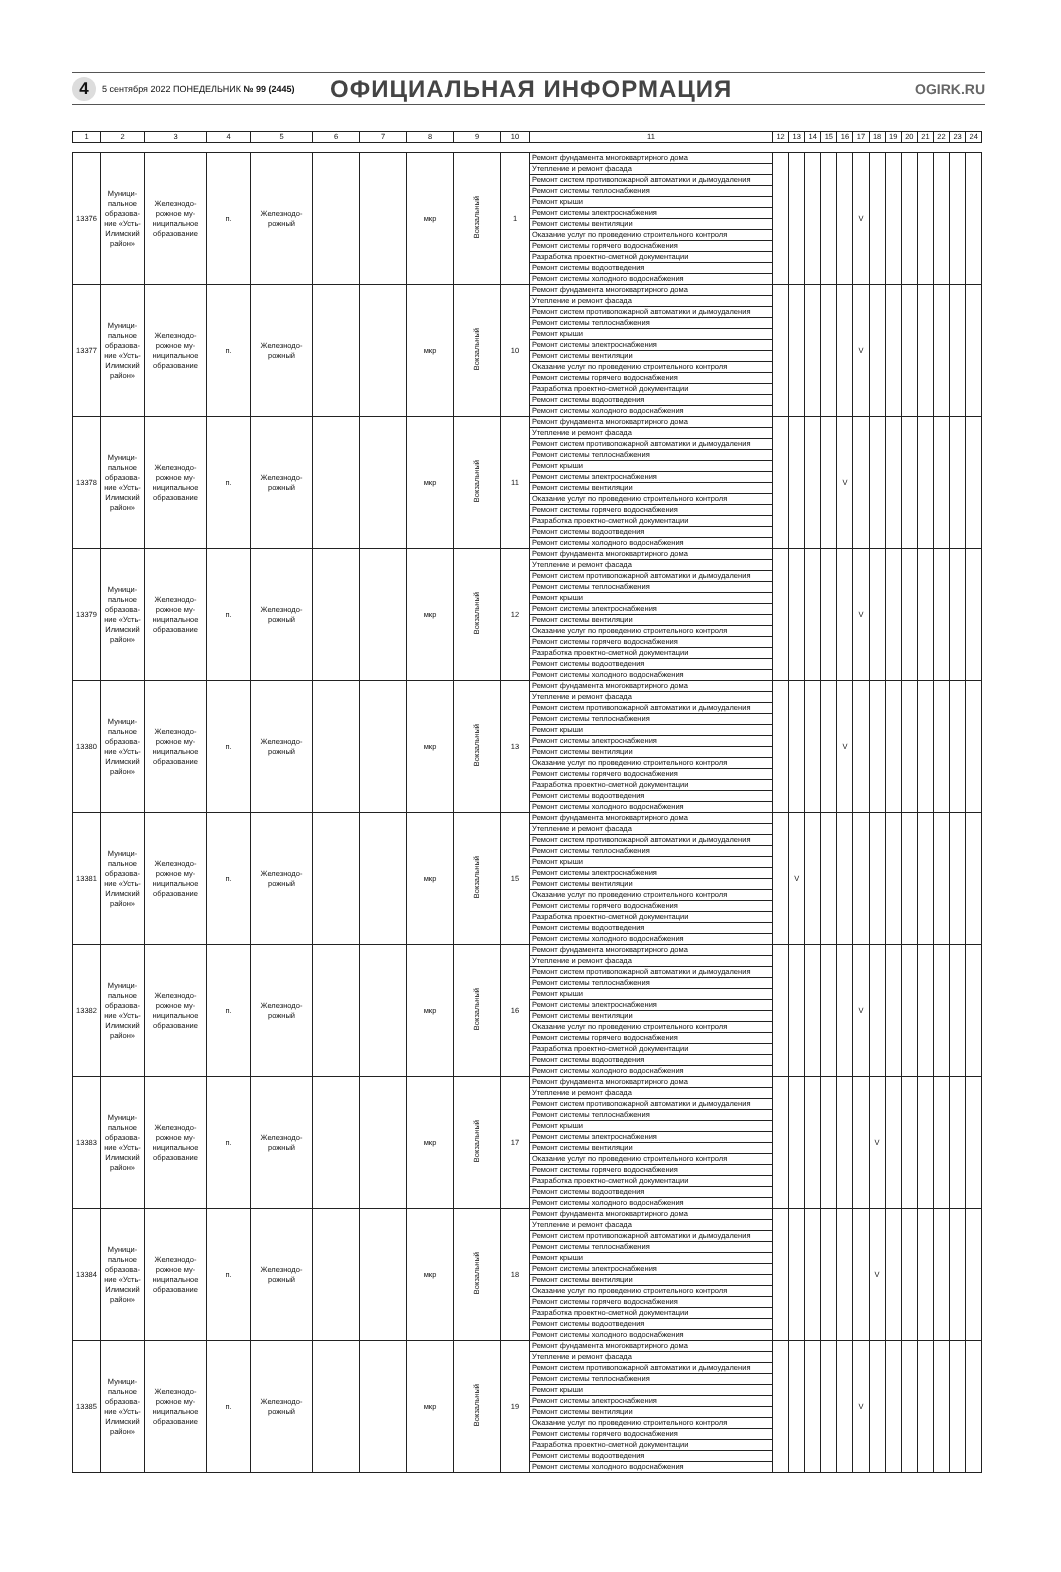4
5 сентября 2022 ПОНЕДЕЛЬНИК № 99 (2445)
ОФИЦИАЛЬНАЯ ИНФОРМАЦИЯ
OGIRK.RU
| 1 | 2 | 3 | 4 | 5 | 6 | 7 | 8 | 9 | 10 | 11 | 12 | 13 | 14 | 15 | 16 | 17 | 18 | 19 | 20 | 21 | 22 | 23 | 24 |
| --- | --- | --- | --- | --- | --- | --- | --- | --- | --- | --- | --- | --- | --- | --- | --- | --- | --- | --- | --- | --- | --- | --- | --- |
| 13376 | Муници- пальное образова- ние «Усть- Илимский район» | Железнодо- рожное му- ниципальное образование | п. | Железнодо- рожный | | | мкр | Вокзальный | 1 | Ремонт фундамента многоквартирного дома | | | | | | V | | | | | | | |
| | | | | | | | | | | Утепление и ремонт фасада | | | | | | | | | | | | | |
| | | | | | | | | | | Ремонт систем противопожарной автоматики и дымоудаления | | | | | | | | | | | | | |
| | | | | | | | | | | Ремонт системы теплоснабжения | | | | | | | | | | | | | |
| | | | | | | | | | | Ремонт крыши | | | | | | | | | | | | | |
| | | | | | | | | | | Ремонт системы электроснабжения | | | | | | | | | | | | | |
| | | | | | | | | | | Ремонт системы вентиляции | | | | | | | | | | | | | |
| | | | | | | | | | | Оказание услуг по проведению строительного контроля | | | | | | | | | | | | | |
| | | | | | | | | | | Ремонт системы горячего водоснабжения | | | | | | | | | | | | | |
| | | | | | | | | | | Разработка проектно-сметной документации | | | | | | | | | | | | | |
| | | | | | | | | | | Ремонт системы водоотведения | | | | | | | | | | | | | |
| | | | | | | | | | | Ремонт системы холодного водоснабжения | | | | | | | | | | | | | |
| 13377 | Муници- пальное образова- ние «Усть- Илимский район» | Железнодо- рожное му- ниципальное образование | п. | Железнодо- рожный | | | мкр | Вокзальный | 10 | Ремонт фундамента многоквартирного дома | | | | | | V | | | | | | | |
| | | | | | | | | | | Утепление и ремонт фасада | | | | | | | | | | | | | |
| | | | | | | | | | | Ремонт систем противопожарной автоматики и дымоудаления | | | | | | | | | | | | | |
| | | | | | | | | | | Ремонт системы теплоснабжения | | | | | | | | | | | | | |
| | | | | | | | | | | Ремонт крыши | | | | | | | | | | | | | |
| | | | | | | | | | | Ремонт системы электроснабжения | | | | | | | | | | | | | |
| | | | | | | | | | | Ремонт системы вентиляции | | | | | | | | | | | | | |
| | | | | | | | | | | Оказание услуг по проведению строительного контроля | | | | | | | | | | | | | |
| | | | | | | | | | | Ремонт системы горячего водоснабжения | | | | | | | | | | | | | |
| | | | | | | | | | | Разработка проектно-сметной документации | | | | | | | | | | | | | |
| | | | | | | | | | | Ремонт системы водоотведения | | | | | | | | | | | | | |
| | | | | | | | | | | Ремонт системы холодного водоснабжения | | | | | | | | | | | | | |
| 13378 | Муници- пальное образова- ние «Усть- Илимский район» | Железнодо- рожное му- ниципальное образование | п. | Железнодо- рожный | | | мкр | Вокзальный | 11 | Ремонт фундамента многоквартирного дома | | | | | V | | | | | | | | |
| | | | | | | | | | | Утепление и ремонт фасада | | | | | | | | | | | | | |
| | | | | | | | | | | Ремонт систем противопожарной автоматики и дымоудаления | | | | | | | | | | | | | |
| | | | | | | | | | | Ремонт системы теплоснабжения | | | | | | | | | | | | | |
| | | | | | | | | | | Ремонт крыши | | | | | | | | | | | | | |
| | | | | | | | | | | Ремонт системы электроснабжения | | | | | | | | | | | | | |
| | | | | | | | | | | Ремонт системы вентиляции | | | | | | | | | | | | | |
| | | | | | | | | | | Оказание услуг по проведению строительного контроля | | | | | | | | | | | | | |
| | | | | | | | | | | Ремонт системы горячего водоснабжения | | | | | | | | | | | | | |
| | | | | | | | | | | Разработка проектно-сметной документации | | | | | | | | | | | | | |
| | | | | | | | | | | Ремонт системы водоотведения | | | | | | | | | | | | | |
| | | | | | | | | | | Ремонт системы холодного водоснабжения | | | | | | | | | | | | | |
| 13379 | Муници- пальное образова- ние «Усть- Илимский район» | Железнодо- рожное му- ниципальное образование | п. | Железнодо- рожный | | | мкр | Вокзальный | 12 | Ремонт фундамента многоквартирного дома | | | | | | V | | | | | | | |
| | | | | | | | | | | Утепление и ремонт фасада | | | | | | | | | | | | | |
| | | | | | | | | | | Ремонт систем противопожарной автоматики и дымоудаления | | | | | | | | | | | | | |
| | | | | | | | | | | Ремонт системы теплоснабжения | | | | | | | | | | | | | |
| | | | | | | | | | | Ремонт крыши | | | | | | | | | | | | | |
| | | | | | | | | | | Ремонт системы электроснабжения | | | | | | | | | | | | | |
| | | | | | | | | | | Ремонт системы вентиляции | | | | | | | | | | | | | |
| | | | | | | | | | | Оказание услуг по проведению строительного контроля | | | | | | | | | | | | | |
| | | | | | | | | | | Ремонт системы горячего водоснабжения | | | | | | | | | | | | | |
| | | | | | | | | | | Разработка проектно-сметной документации | | | | | | | | | | | | | |
| | | | | | | | | | | Ремонт системы водоотведения | | | | | | | | | | | | | |
| | | | | | | | | | | Ремонт системы холодного водоснабжения | | | | | | | | | | | | | |
| 13380 | Муници- пальное образова- ние «Усть- Илимский район» | Железнодо- рожное му- ниципальное образование | п. | Железнодо- рожный | | | мкр | Вокзальный | 13 | Ремонт фундамента многоквартирного дома | | | | | V | | | | | | | | |
| | | | | | | | | | | Утепление и ремонт фасада | | | | | | | | | | | | | |
| | | | | | | | | | | Ремонт систем противопожарной автоматики и дымоудаления | | | | | | | | | | | | | |
| | | | | | | | | | | Ремонт системы теплоснабжения | | | | | | | | | | | | | |
| | | | | | | | | | | Ремонт крыши | | | | | | | | | | | | | |
| | | | | | | | | | | Ремонт системы электроснабжения | | | | | | | | | | | | | |
| | | | | | | | | | | Ремонт системы вентиляции | | | | | | | | | | | | | |
| | | | | | | | | | | Оказание услуг по проведению строительного контроля | | | | | | | | | | | | | |
| | | | | | | | | | | Ремонт системы горячего водоснабжения | | | | | | | | | | | | | |
| | | | | | | | | | | Разработка проектно-сметной документации | | | | | | | | | | | | | |
| | | | | | | | | | | Ремонт системы водоотведения | | | | | | | | | | | | | |
| | | | | | | | | | | Ремонт системы холодного водоснабжения | | | | | | | | | | | | | |
| 13381 | Муници- пальное образова- ние «Усть- Илимский район» | Железнодо- рожное му- ниципальное образование | п. | Железнодо- рожный | | | мкр | Вокзальный | 15 | Ремонт фундамента многоквартирного дома | | V | | | | | | | | | | | |
| | | | | | | | | | | Утепление и ремонт фасада | | | | | | | | | | | | | |
| | | | | | | | | | | Ремонт систем противопожарной автоматики и дымоудаления | | | | | | | | | | | | | |
| | | | | | | | | | | Ремонт системы теплоснабжения | | | | | | | | | | | | | |
| | | | | | | | | | | Ремонт крыши | | | | | | | | | | | | | |
| | | | | | | | | | | Ремонт системы электроснабжения | | | | | | | | | | | | | |
| | | | | | | | | | | Ремонт системы вентиляции | | | | | | | | | | | | | |
| | | | | | | | | | | Оказание услуг по проведению строительного контроля | | | | | | | | | | | | | |
| | | | | | | | | | | Ремонт системы горячего водоснабжения | | | | | | | | | | | | | |
| | | | | | | | | | | Разработка проектно-сметной документации | | | | | | | | | | | | | |
| | | | | | | | | | | Ремонт системы водоотведения | | | | | | | | | | | | | |
| | | | | | | | | | | Ремонт системы холодного водоснабжения | | | | | | | | | | | | | |
| 13382 | Муници- пальное образова- ние «Усть- Илимский район» | Железнодо- рожное му- ниципальное образование | п. | Железнодо- рожный | | | мкр | Вокзальный | 16 | Ремонт фундамента многоквартирного дома | | | | | | V | | | | | | | |
| | | | | | | | | | | Утепление и ремонт фасада | | | | | | | | | | | | | |
| | | | | | | | | | | Ремонт систем противопожарной автоматики и дымоудаления | | | | | | | | | | | | | |
| | | | | | | | | | | Ремонт системы теплоснабжения | | | | | | | | | | | | | |
| | | | | | | | | | | Ремонт крыши | | | | | | | | | | | | | |
| | | | | | | | | | | Ремонт системы электроснабжения | | | | | | | | | | | | | |
| | | | | | | | | | | Ремонт системы вентиляции | | | | | | | | | | | | | |
| | | | | | | | | | | Оказание услуг по проведению строительного контроля | | | | | | | | | | | | | |
| | | | | | | | | | | Ремонт системы горячего водоснабжения | | | | | | | | | | | | | |
| | | | | | | | | | | Разработка проектно-сметной документации | | | | | | | | | | | | | |
| | | | | | | | | | | Ремонт системы водоотведения | | | | | | | | | | | | | |
| | | | | | | | | | | Ремонт системы холодного водоснабжения | | | | | | | | | | | | | |
| 13383 | Муници- пальное образова- ние «Усть- Илимский район» | Железнодо- рожное му- ниципальное образование | п. | Железнодо- рожный | | | мкр | Вокзальный | 17 | Ремонт фундамента многоквартирного дома | | | | | | | V | | | | | | |
| | | | | | | | | | | Утепление и ремонт фасада | | | | | | | | | | | | | |
| | | | | | | | | | | Ремонт систем противопожарной автоматики и дымоудаления | | | | | | | | | | | | | |
| | | | | | | | | | | Ремонт системы теплоснабжения | | | | | | | | | | | | | |
| | | | | | | | | | | Ремонт крыши | | | | | | | | | | | | | |
| | | | | | | | | | | Ремонт системы электроснабжения | | | | | | | | | | | | | |
| | | | | | | | | | | Ремонт системы вентиляции | | | | | | | | | | | | | |
| | | | | | | | | | | Оказание услуг по проведению строительного контроля | | | | | | | | | | | | | |
| | | | | | | | | | | Ремонт системы горячего водоснабжения | | | | | | | | | | | | | |
| | | | | | | | | | | Разработка проектно-сметной документации | | | | | | | | | | | | | |
| | | | | | | | | | | Ремонт системы водоотведения | | | | | | | | | | | | | |
| | | | | | | | | | | Ремонт системы холодного водоснабжения | | | | | | | | | | | | | |
| 13384 | Муници- пальное образова- ние «Усть- Илимский район» | Железнодо- рожное му- ниципальное образование | п. | Железнодо- рожный | | | мкр | Вокзальный | 18 | Ремонт фундамента многоквартирного дома | | | | | | | V | | | | | | |
| | | | | | | | | | | Утепление и ремонт фасада | | | | | | | | | | | | | |
| | | | | | | | | | | Ремонт систем противопожарной автоматики и дымоудаления | | | | | | | | | | | | | |
| | | | | | | | | | | Ремонт системы теплоснабжения | | | | | | | | | | | | | |
| | | | | | | | | | | Ремонт крыши | | | | | | | | | | | | | |
| | | | | | | | | | | Ремонт системы электроснабжения | | | | | | | | | | | | | |
| | | | | | | | | | | Ремонт системы вентиляции | | | | | | | | | | | | | |
| | | | | | | | | | | Оказание услуг по проведению строительного контроля | | | | | | | | | | | | | |
| | | | | | | | | | | Ремонт системы горячего водоснабжения | | | | | | | | | | | | | |
| | | | | | | | | | | Разработка проектно-сметной документации | | | | | | | | | | | | | |
| | | | | | | | | | | Ремонт системы водоотведения | | | | | | | | | | | | | |
| | | | | | | | | | | Ремонт системы холодного водоснабжения | | | | | | | | | | | | | |
| 13385 | Муници- пальное образова- ние «Усть- Илимский район» | Железнодо- рожное му- ниципальное образование | п. | Железнодо- рожный | | | мкр | Вокзальный | 19 | Ремонт фундамента многоквартирного дома | | | | | | V | | | | | | | |
| | | | | | | | | | | Утепление и ремонт фасада | | | | | | | | | | | | | |
| | | | | | | | | | | Ремонт систем противопожарной автоматики и дымоудаления | | | | | | | | | | | | | |
| | | | | | | | | | | Ремонт системы теплоснабжения | | | | | | | | | | | | | |
| | | | | | | | | | | Ремонт крыши | | | | | | | | | | | | | |
| | | | | | | | | | | Ремонт системы электроснабжения | | | | | | | | | | | | | |
| | | | | | | | | | | Ремонт системы вентиляции | | | | | | | | | | | | | |
| | | | | | | | | | | Оказание услуг по проведению строительного контроля | | | | | | | | | | | | | |
| | | | | | | | | | | Ремонт системы горячего водоснабжения | | | | | | | | | | | | | |
| | | | | | | | | | | Разработка проектно-сметной документации | | | | | | | | | | | | | |
| | | | | | | | | | | Ремонт системы водоотведения | | | | | | | | | | | | | |
| | | | | | | | | | | Ремонт системы холодного водоснабжения | | | | | | | | | | | | | |